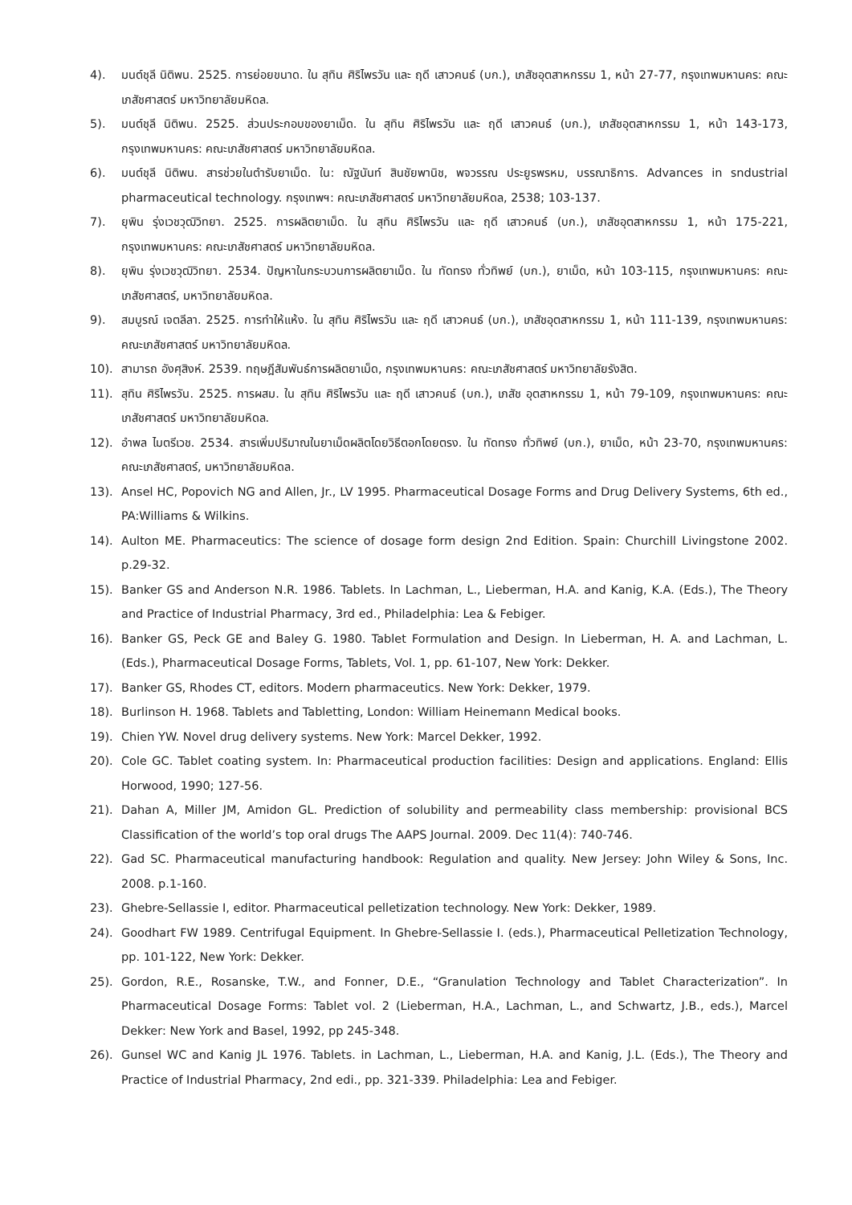4). มนต์ชุลี นิติพน. 2525. การย่อยขนาด. ใน สุทิน ศิริไพรวัน และ ฤดี เสาวคนธ์ (บก.), เภสัชอุตสาหกรรม 1, หน้า 27-77, กรุงเทพมหานคร: คณะเภสัชศาสตร์ มหาวิทยาลัยมหิดล.
5). มนต์ชุลี นิติพน. 2525. ส่วนประกอบของยาเม็ด. ใน สุทิน ศิริไพรวัน และ ฤดี เสาวคนธ์ (บก.), เภสัชอุตสาหกรรม 1, หน้า 143-173, กรุงเทพมหานคร: คณะเภสัชศาสตร์ มหาวิทยาลัยมหิดล.
6). มนต์ชุลี นิติพน. สารช่วยในตำรับยาเม็ด. ใน: ณัฐนันท์ สินชัยพานิช, พจวรรณ ประยูรพรหม, บรรณาธิการ. Advances in รndustrial pharmaceutical technology. กรุงเทพฯ: คณะเภสัชศาสตร์ มหาวิทยาลัยมหิดล, 2538; 103-137.
7). ยุพิน รุ่งเวชวุฒิวิทยา. 2525. การผลิตยาเม็ด. ใน สุทิน ศิริไพรวัน และ ฤดี เสาวคนธ์ (บก.), เภสัชอุตสาหกรรม 1, หน้า 175-221, กรุงเทพมหานคร: คณะเภสัชศาสตร์ มหาวิทยาลัยมหิดล.
8). ยุพิน รุ่งเวชวุฒิวิทยา. 2534. ปัญหาในกระบวนการผลิตยาเม็ด. ใน ทัดทรง ทั่วทิพย์ (บก.), ยาเม็ด, หน้า 103-115, กรุงเทพมหานคร: คณะเภสัชศาสตร์, มหาวิทยาลัยมหิดล.
9). สมบูรณ์ เจตลีลา. 2525. การทำให้แห้ง. ใน สุทิน ศิริไพรวัน และ ฤดี เสาวคนธ์ (บก.), เภสัชอุตสาหกรรม 1, หน้า 111-139, กรุงเทพมหานคร: คณะเภสัชศาสตร์ มหาวิทยาลัยมหิดล.
10). สามารถ อังศุสิงห์. 2539. ทฤษฎีสัมพันธ์การผลิตยาเม็ด, กรุงเทพมหานคร: คณะเภสัชศาสตร์ มหาวิทยาลัยรังสิต.
11). สุทิน ศิริไพรวัน. 2525. การผสม. ใน สุทิน ศิริไพรวัน และ ฤดี เสาวคนธ์ (บก.), เภสัช อุตสาหกรรม 1, หน้า 79-109, กรุงเทพมหานคร: คณะเภสัชศาสตร์ มหาวิทยาลัยมหิดล.
12). อำพล ไมตรีเวช. 2534. สารเพิ่มปริมาณในยาเม็ดผลิตโดยวิธีตอกโดยตรง. ใน ทัดทรง ทั่วทิพย์ (บก.), ยาเม็ด, หน้า 23-70, กรุงเทพมหานคร: คณะเภสัชศาสตร์, มหาวิทยาลัยมหิดล.
13). Ansel HC, Popovich NG and Allen, Jr., LV 1995. Pharmaceutical Dosage Forms and Drug Delivery Systems, 6th ed., PA:Williams & Wilkins.
14). Aulton ME. Pharmaceutics: The science of dosage form design 2nd Edition. Spain: Churchill Livingstone 2002. p.29-32.
15). Banker GS and Anderson N.R. 1986. Tablets. In Lachman, L., Lieberman, H.A. and Kanig, K.A. (Eds.), The Theory and Practice of Industrial Pharmacy, 3rd ed., Philadelphia: Lea & Febiger.
16). Banker GS, Peck GE and Baley G. 1980. Tablet Formulation and Design. In Lieberman, H. A. and Lachman, L. (Eds.), Pharmaceutical Dosage Forms, Tablets, Vol. 1, pp. 61-107, New York: Dekker.
17). Banker GS, Rhodes CT, editors. Modern pharmaceutics. New York: Dekker, 1979.
18). Burlinson H. 1968. Tablets and Tabletting, London: William Heinemann Medical books.
19). Chien YW. Novel drug delivery systems. New York: Marcel Dekker, 1992.
20). Cole GC. Tablet coating system. In: Pharmaceutical production facilities: Design and applications. England: Ellis Horwood, 1990; 127-56.
21). Dahan A, Miller JM, Amidon GL. Prediction of solubility and permeability class membership: provisional BCS Classification of the world’s top oral drugs The AAPS Journal. 2009. Dec 11(4): 740-746.
22). Gad SC. Pharmaceutical manufacturing handbook: Regulation and quality. New Jersey: John Wiley & Sons, Inc. 2008. p.1-160.
23). Ghebre-Sellassie I, editor. Pharmaceutical pelletization technology. New York: Dekker, 1989.
24). Goodhart FW 1989. Centrifugal Equipment. In Ghebre-Sellassie I. (eds.), Pharmaceutical Pelletization Technology, pp. 101-122, New York: Dekker.
25). Gordon, R.E., Rosanske, T.W., and Fonner, D.E., “Granulation Technology and Tablet Characterization”. In Pharmaceutical Dosage Forms: Tablet vol. 2 (Lieberman, H.A., Lachman, L., and Schwartz, J.B., eds.), Marcel Dekker: New York and Basel, 1992, pp 245-348.
26). Gunsel WC and Kanig JL 1976. Tablets. in Lachman, L., Lieberman, H.A. and Kanig, J.L. (Eds.), The Theory and Practice of Industrial Pharmacy, 2nd edi., pp. 321-339. Philadelphia: Lea and Febiger.